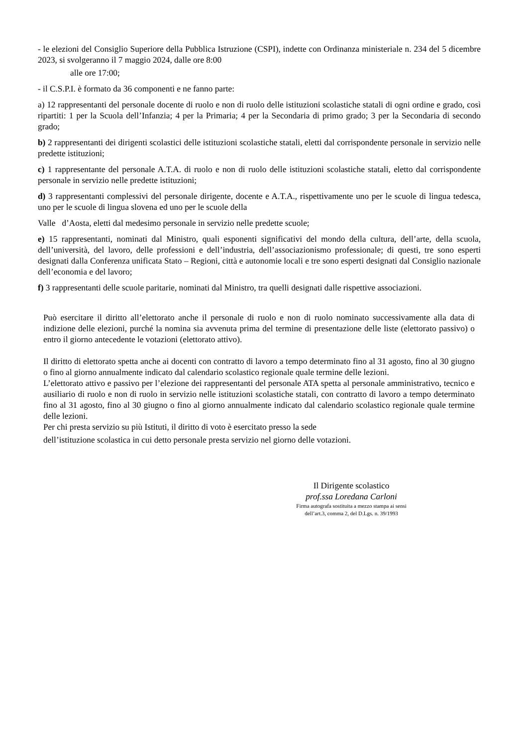- le elezioni del Consiglio Superiore della Pubblica Istruzione (CSPI), indette con Ordinanza ministeriale n. 234 del 5 dicembre 2023, si svolgeranno il 7 maggio 2024, dalle ore 8:00
alle ore 17:00;
- il C.S.P.I. è formato da 36 componenti e ne fanno parte:
a) 12 rappresentanti del personale docente di ruolo e non di ruolo delle istituzioni scolastiche statali di ogni ordine e grado, così ripartiti: 1 per la Scuola dell’Infanzia; 4 per la Primaria; 4 per la Secondaria di primo grado; 3 per la Secondaria di secondo grado;
b) 2 rappresentanti dei dirigenti scolastici delle istituzioni scolastiche statali, eletti dal corrispondente personale in servizio nelle predette istituzioni;
c) 1 rappresentante del personale A.T.A. di ruolo e non di ruolo delle istituzioni scolastiche statali, eletto dal corrispondente personale in servizio nelle predette istituzioni;
d) 3 rappresentanti complessivi del personale dirigente, docente e A.T.A., rispettivamente uno per le scuole di lingua tedesca, uno per le scuole di lingua slovena ed uno per le scuole della
Valle d’Aosta, eletti dal medesimo personale in servizio nelle predette scuole;
e) 15 rappresentanti, nominati dal Ministro, quali esponenti significativi del mondo della cultura, dell’arte, della scuola, dell’università, del lavoro, delle professioni e dell’industria, dell’associazionismo professionale; di questi, tre sono esperti designati dalla Conferenza unificata Stato – Regioni, città e autonomie locali e tre sono esperti designati dal Consiglio nazionale dell’economia e del lavoro;
f) 3 rappresentanti delle scuole paritarie, nominati dal Ministro, tra quelli designati dalle rispettive associazioni.
Può esercitare il diritto all’elettorato anche il personale di ruolo e non di ruolo nominato successivamente alla data di indizione delle elezioni, purché la nomina sia avvenuta prima del termine di presentazione delle liste (elettorato passivo) o entro il giorno antecedente le votazioni (elettorato attivo).
Il diritto di elettorato spetta anche ai docenti con contratto di lavoro a tempo determinato fino al 31 agosto, fino al 30 giugno o fino al giorno annualmente indicato dal calendario scolastico regionale quale termine delle lezioni.
L’elettorato attivo e passivo per l’elezione dei rappresentanti del personale ATA spetta al personale amministrativo, tecnico e ausiliario di ruolo e non di ruolo in servizio nelle istituzioni scolastiche statali, con contratto di lavoro a tempo determinato fino al 31 agosto, fino al 30 giugno o fino al giorno annualmente indicato dal calendario scolastico regionale quale termine delle lezioni.
Per chi presta servizio su più Istituti, il diritto di voto è esercitato presso la sede
dell’istituzione scolastica in cui detto personale presta servizio nel giorno delle votazioni.
Il Dirigente scolastico
prof.ssa Loredana Carloni
Firma autografa sostituita a mezzo stampa ai sensi
dell’art.3, comma 2, del D.Lgs. n. 39/1993